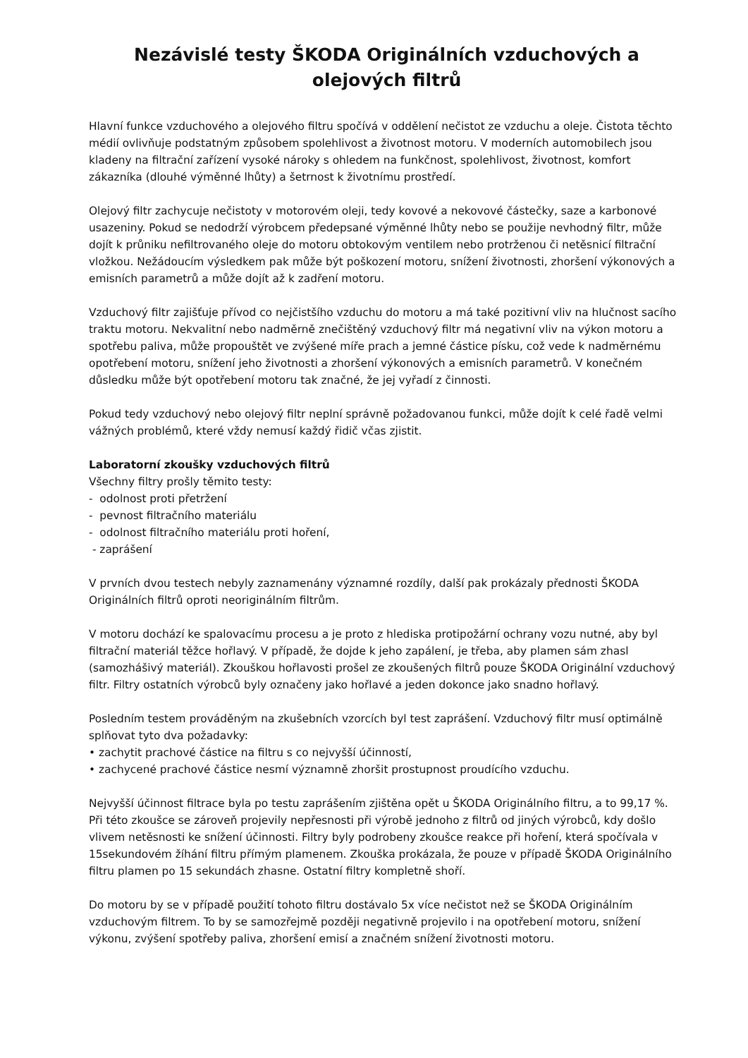Nezávislé testy ŠKODA Originálních vzduchových a
olejových filtrů
Hlavní funkce vzduchového a olejového filtru spočívá v oddělení nečistot ze vzduchu a oleje. Čistota těchto médií ovlivňuje podstatným způsobem spolehlivost a životnost motoru. V moderních automobilech jsou kladeny na filtrační zařízení vysoké nároky s ohledem na funkčnost, spolehlivost, životnost, komfort zákazníka (dlouhé výměnné lhůty) a šetrnost k životnímu prostředí.
Olejový filtr zachycuje nečistoty v motorovém oleji, tedy kovové a nekovové částečky, saze a karbonové usazeniny. Pokud se nedodrží výrobcem předepsané výměnné lhůty nebo se použije nevhodný filtr, může dojít k průniku nefiltrovaného oleje do motoru obtokovým ventilem nebo protrženou či netěsnicí filtrační vložkou. Nežádoucím výsledkem pak může být poškození motoru, snížení životnosti, zhoršení výkonových a emisních parametrů a může dojít až k zadření motoru.
Vzduchový filtr zajišťuje přívod co nejčistšího vzduchu do motoru a má také pozitivní vliv na hlučnost sacího traktu motoru. Nekvalitní nebo nadměrně znečištěný vzduchový filtr má negativní vliv na výkon motoru a spotřebu paliva, může propouštět ve zvýšené míře prach a jemné částice písku, což vede k nadměrnému opotřebení motoru, snížení jeho životnosti a zhoršení výkonových a emisních parametrů. V konečném důsledku může být opotřebení motoru tak značné, že jej vyřadí z činnosti.
Pokud tedy vzduchový nebo olejový filtr neplní správně požadovanou funkci, může dojít k celé řadě velmi vážných problémů, které vždy nemusí každý řidič včas zjistit.
Laboratorní zkoušky vzduchových filtrů
Všechny filtry prošly těmito testy:
- odolnost proti přetržení
- pevnost filtračního materiálu
- odolnost filtračního materiálu proti hoření,
- zaprášení
V prvních dvou testech nebyly zaznamenány významné rozdíly, další pak prokázaly přednosti ŠKODA Originálních filtrů oproti neoriginálním filtrům.
V motoru dochází ke spalovacímu procesu a je proto z hlediska protipožární ochrany vozu nutné, aby byl filtrační materiál těžce hořlavý. V případě, že dojde k jeho zapálení, je třeba, aby plamen sám zhasl (samozhášivý materiál). Zkouškou hořlavosti prošel ze zkoušených filtrů pouze ŠKODA Originální vzduchový filtr. Filtry ostatních výrobců byly označeny jako hořlavé a jeden dokonce jako snadno hořlavý.
Posledním testem prováděným na zkušebních vzorcích byl test zaprášení. Vzduchový filtr musí optimálně splňovat tyto dva požadavky:
• zachytit prachové částice na filtru s co nejvyšší účinností,
• zachycené prachové částice nesmí významně zhoršit prostupnost proudícího vzduchu.
Nejvyšší účinnost filtrace byla po testu zaprášením zjištěna opět u ŠKODA Originálního filtru, a to 99,17 %. Při této zkoušce se zároveň projevily nepřesnosti při výrobě jednoho z filtrů od jiných výrobců, kdy došlo vlivem netěsnosti ke snížení účinnosti. Filtry byly podrobeny zkoušce reakce při hoření, která spočívala v 15sekundovém žíhání filtru přímým plamenem. Zkouška prokázala, že pouze v případě ŠKODA Originálního filtru plamen po 15 sekundách zhasne. Ostatní filtry kompletně shoří.
Do motoru by se v případě použití tohoto filtru dostávalo 5x více nečistot než se ŠKODA Originálním vzduchovým filtrem. To by se samozřejmě později negativně projevilo i na opotřebení motoru, snížení výkonu, zvýšení spotřeby paliva, zhoršení emisí a značném snížení životnosti motoru.